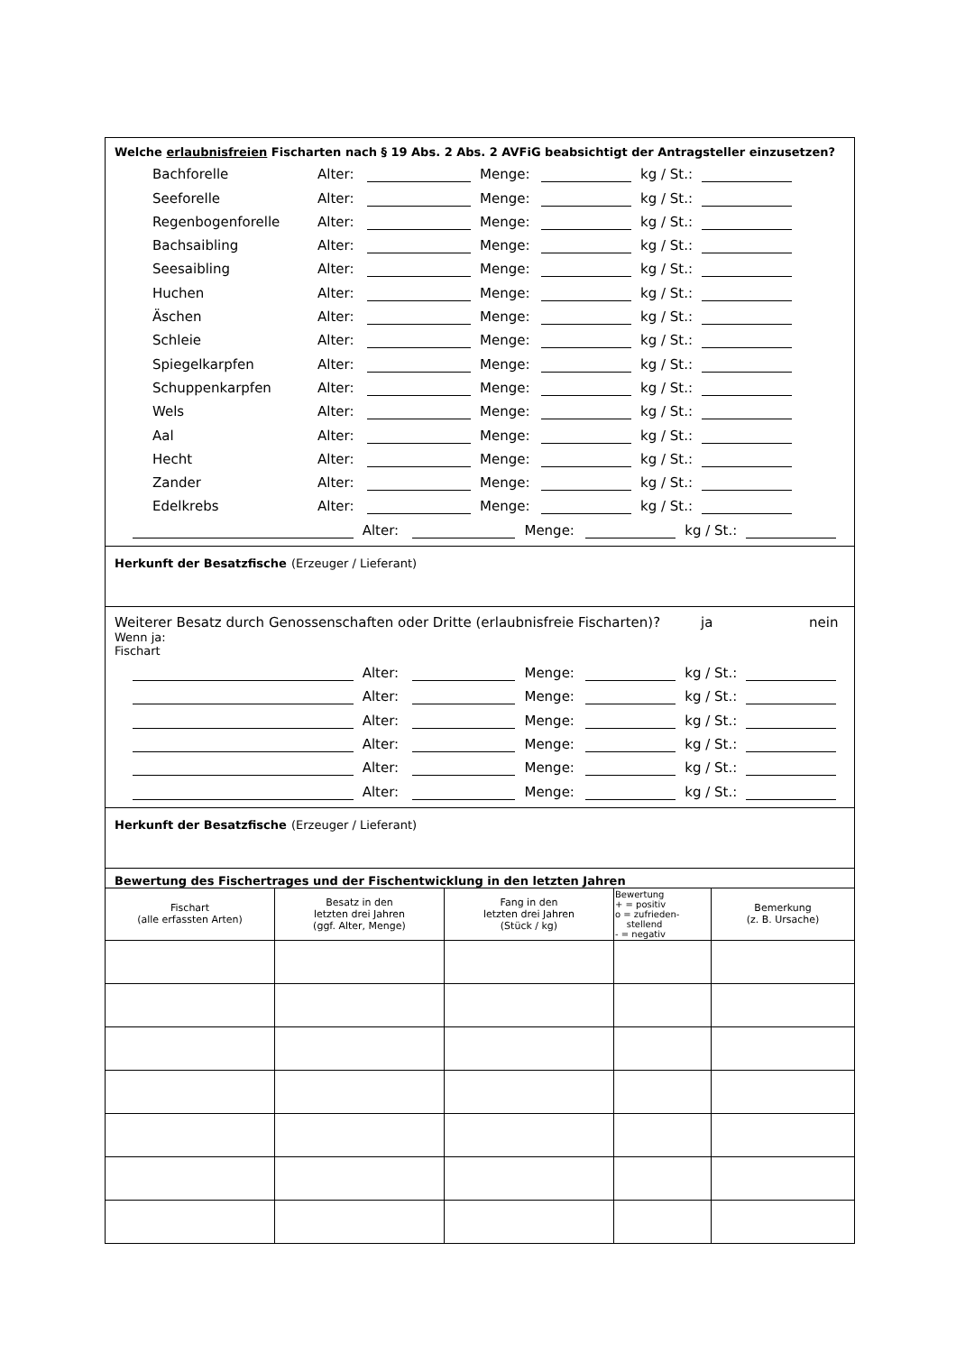Welche erlaubnisfreien Fischarten nach § 19 Abs. 2 Abs. 2 AVFiG beabsichtigt der Antragsteller einzusetzen?
Bachforelle Alter: Menge: kg / St.:
Seeforelle Alter: Menge: kg / St.:
Regenbogenforelle Alter: Menge: kg / St.:
Bachsaibling Alter: Menge: kg / St.:
Seesaibling Alter: Menge: kg / St.:
Huchen Alter: Menge: kg / St.:
Äschen Alter: Menge: kg / St.:
Schleie Alter: Menge: kg / St.:
Spiegelkarpfen Alter: Menge: kg / St.:
Schuppenkarpfen Alter: Menge: kg / St.:
Wels Alter: Menge: kg / St.:
Aal Alter: Menge: kg / St.:
Hecht Alter: Menge: kg / St.:
Zander Alter: Menge: kg / St.:
Edelkrebs Alter: Menge: kg / St.:
Alter: Menge: kg / St.:
Herkunft der Besatzfische (Erzeuger / Lieferant)
Weiterer Besatz durch Genossenschaften oder Dritte (erlaubnisfreie Fischarten)? ja nein
Wenn ja:
Fischart
Alter: Menge: kg / St.:
Alter: Menge: kg / St.:
Alter: Menge: kg / St.:
Alter: Menge: kg / St.:
Alter: Menge: kg / St.:
Alter: Menge: kg / St.:
Herkunft der Besatzfische (Erzeuger / Lieferant)
Bewertung des Fischertrages und der Fischentwicklung in den letzten Jahren
| Fischart (alle erfassten Arten) | Besatz in den letzten drei Jahren (ggf. Alter, Menge) | Fang in den letzten drei Jahren (Stück / kg) | Bewertung + = positiv o = zufrieden- stellend - = negativ | Bemerkung (z. B. Ursache) |
| --- | --- | --- | --- | --- |